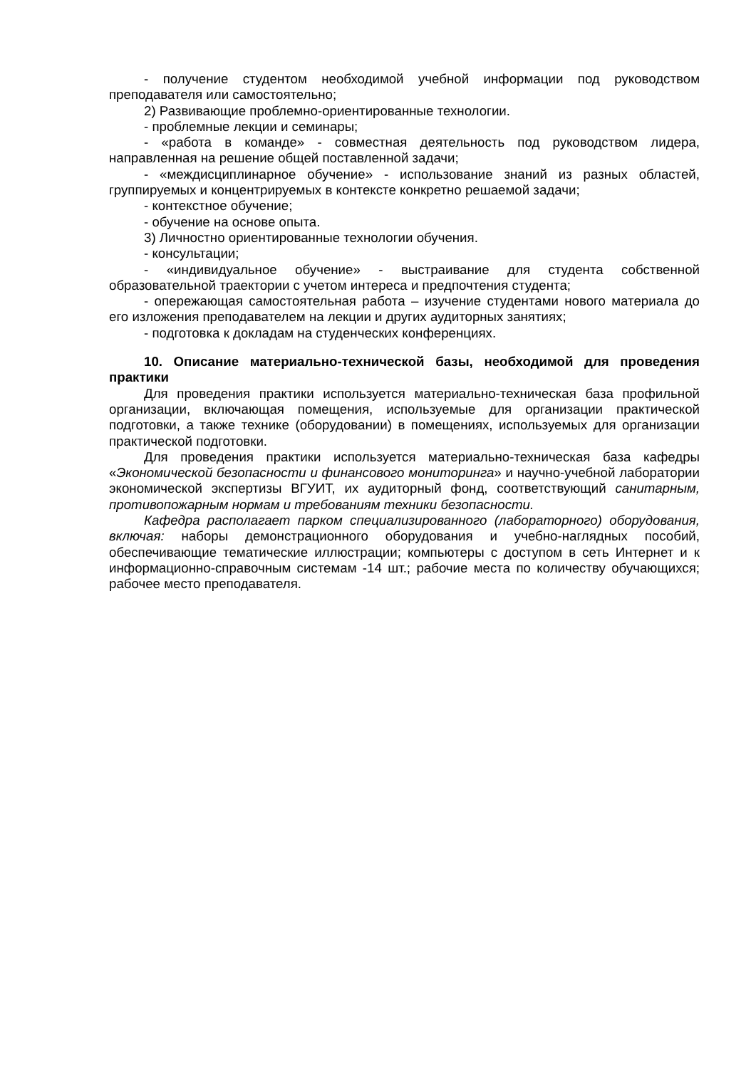- получение студентом необходимой учебной информации под руководством преподавателя или самостоятельно;
2) Развивающие проблемно-ориентированные технологии.
- проблемные лекции и семинары;
- «работа в команде» - совместная деятельность под руководством лидера, направленная на решение общей поставленной задачи;
- «междисциплинарное обучение» - использование знаний из разных областей, группируемых и концентрируемых в контексте конкретно решаемой задачи;
- контекстное обучение;
- обучение на основе опыта.
3) Личностно ориентированные технологии обучения.
- консультации;
- «индивидуальное обучение» - выстраивание для студента собственной образовательной траектории с учетом интереса и предпочтения студента;
- опережающая самостоятельная работа – изучение студентами нового материала до его изложения преподавателем на лекции и других аудиторных занятиях;
- подготовка к докладам на студенческих конференциях.
10. Описание материально-технической базы, необходимой для проведения практики
Для проведения практики используется материально-техническая база профильной организации, включающая помещения, используемые для организации практической подготовки, а также технике (оборудовании) в помещениях, используемых для организации практической подготовки.
Для проведения практики используется материально-техническая база кафедры «Экономической безопасности и финансового мониторинга» и научно-учебной лаборатории экономической экспертизы ВГУИТ, их аудиторный фонд, соответствующий санитарным, противопожарным нормам и требованиям техники безопасности.
Кафедра располагает парком специализированного (лабораторного) оборудования, включая: наборы демонстрационного оборудования и учебно-наглядных пособий, обеспечивающие тематические иллюстрации; компьютеры с доступом в сеть Интернет и к информационно-справочным системам -14 шт.; рабочие места по количеству обучающихся; рабочее место преподавателя.